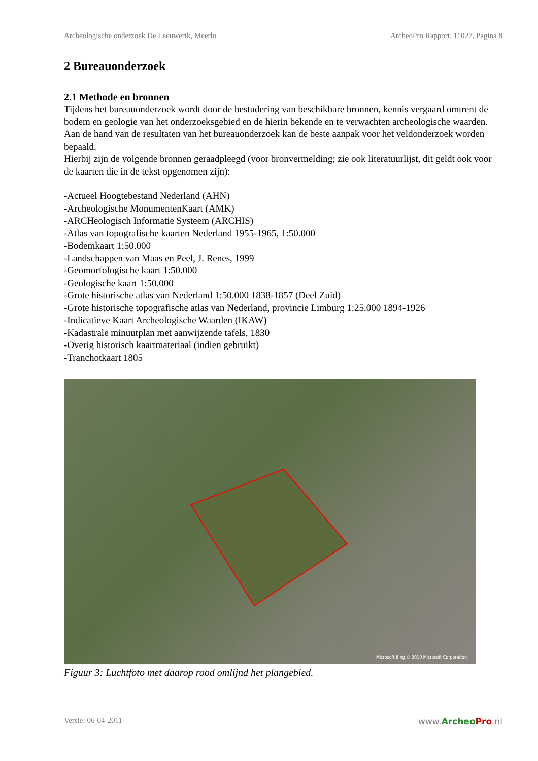Archeologische onderzoek De Leeuwerik, Meerlo ArcheoPro Rapport, 11027, Pagina 8
2 Bureauonderzoek
2.1 Methode en bronnen
Tijdens het bureauonderzoek wordt door de bestudering van beschikbare bronnen, kennis vergaard omtrent de bodem en geologie van het onderzoeksgebied en de hierin bekende en te verwachten archeologische waarden.
Aan de hand van de resultaten van het bureauonderzoek kan de beste aanpak voor het veldonderzoek worden bepaald.
Hierbij zijn de volgende bronnen geraadpleegd (voor bronvermelding; zie ook literatuurlijst, dit geldt ook voor de kaarten die in de tekst opgenomen zijn):
-Actueel Hoogtebestand Nederland (AHN)
-Archeologische MonumentenKaart (AMK)
-ARCHeologisch Informatie Systeem (ARCHIS)
-Atlas van topografische kaarten Nederland 1955-1965, 1:50.000
-Bodemkaart 1:50.000
-Landschappen van Maas en Peel, J. Renes, 1999
-Geomorfologische kaart 1:50.000
-Geologische kaart 1:50.000
-Grote historische atlas van Nederland 1:50.000 1838-1857 (Deel Zuid)
-Grote historische topografische atlas van Nederland, provincie Limburg 1:25.000 1894-1926
-Indicatieve Kaart Archeologische Waarden (IKAW)
-Kadastrale minuutplan met aanwijzende tafels, 1830
-Overig historisch kaartmateriaal (indien gebruikt)
-Tranchotkaart 1805
Microsoft Bing © 2010 Microsoft Corporation
Figuur 3: Luchtfoto met daarop rood omlijnd het plangebied.
Versie: 06-04-2011 www.Archeo Pro.nl